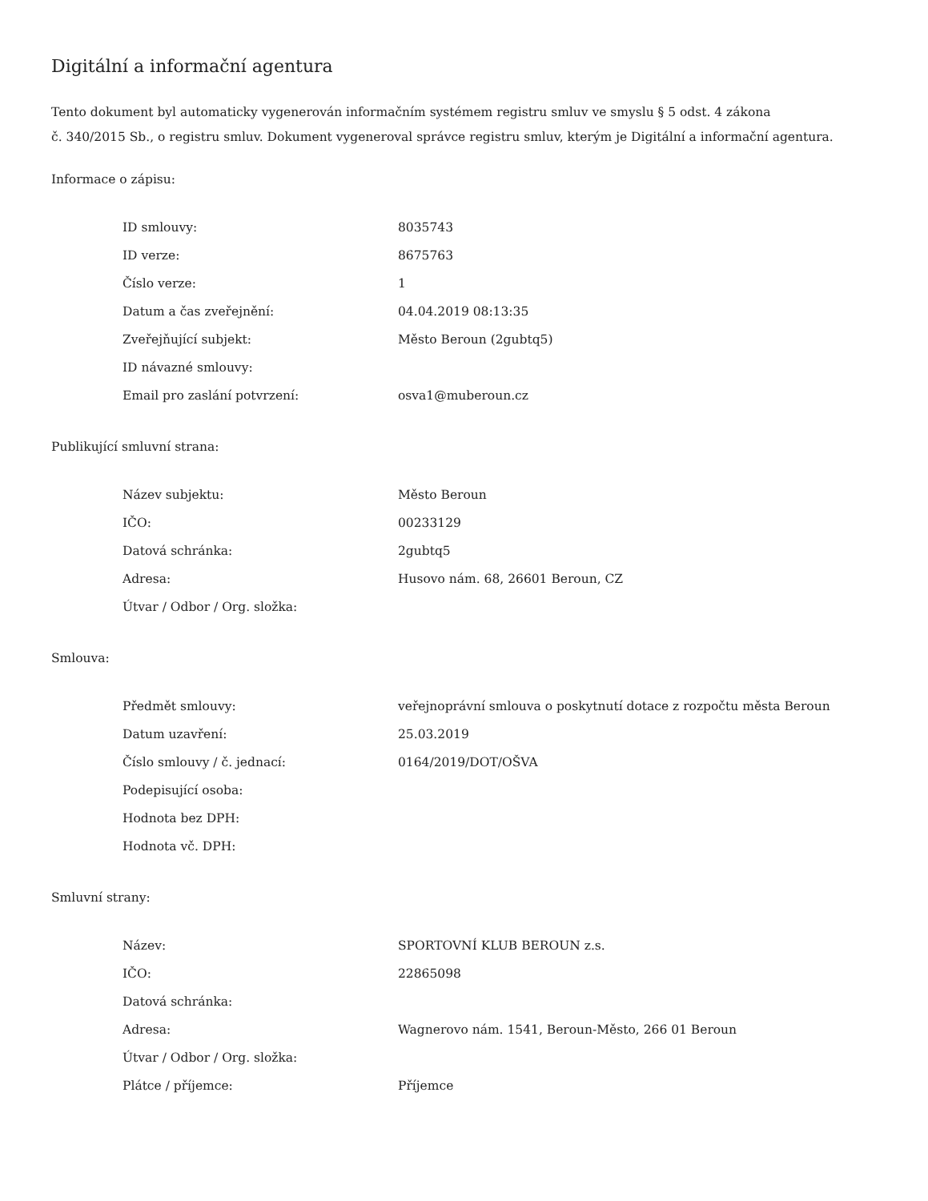Digitální a informační agentura
Tento dokument byl automaticky vygenerován informačním systémem registru smluv ve smyslu § 5 odst. 4 zákona
č. 340/2015 Sb., o registru smluv. Dokument vygeneroval správce registru smluv, kterým je Digitální a informační agentura.
Informace o zápisu:
| ID smlouvy: | 8035743 |
| ID verze: | 8675763 |
| Číslo verze: | 1 |
| Datum a čas zveřejnění: | 04.04.2019 08:13:35 |
| Zveřejňující subjekt: | Město Beroun (2gubtq5) |
| ID návazné smlouvy: | |
| Email pro zaslání potvrzení: | osva1@muberoun.cz |
Publikující smluvní strana:
| Název subjektu: | Město Beroun |
| IČO: | 00233129 |
| Datová schránka: | 2gubtq5 |
| Adresa: | Husovo nám. 68, 26601 Beroun, CZ |
| Útvar / Odbor / Org. složka: | |
Smlouva:
| Předmět smlouvy: | veřejnoprávní smlouva o poskytnutí dotace z rozpočtu města Beroun |
| Datum uzavření: | 25.03.2019 |
| Číslo smlouvy / č. jednací: | 0164/2019/DOT/OŠVA |
| Podepisující osoba: | |
| Hodnota bez DPH: | |
| Hodnota vč. DPH: | |
Smluvní strany:
| Název: | SPORTOVNÍ KLUB BEROUN z.s. |
| IČO: | 22865098 |
| Datová schránka: | |
| Adresa: | Wagnerovo nám. 1541, Beroun-Město, 266 01 Beroun |
| Útvar / Odbor / Org. složka: | |
| Plátce / příjemce: | Příjemce |